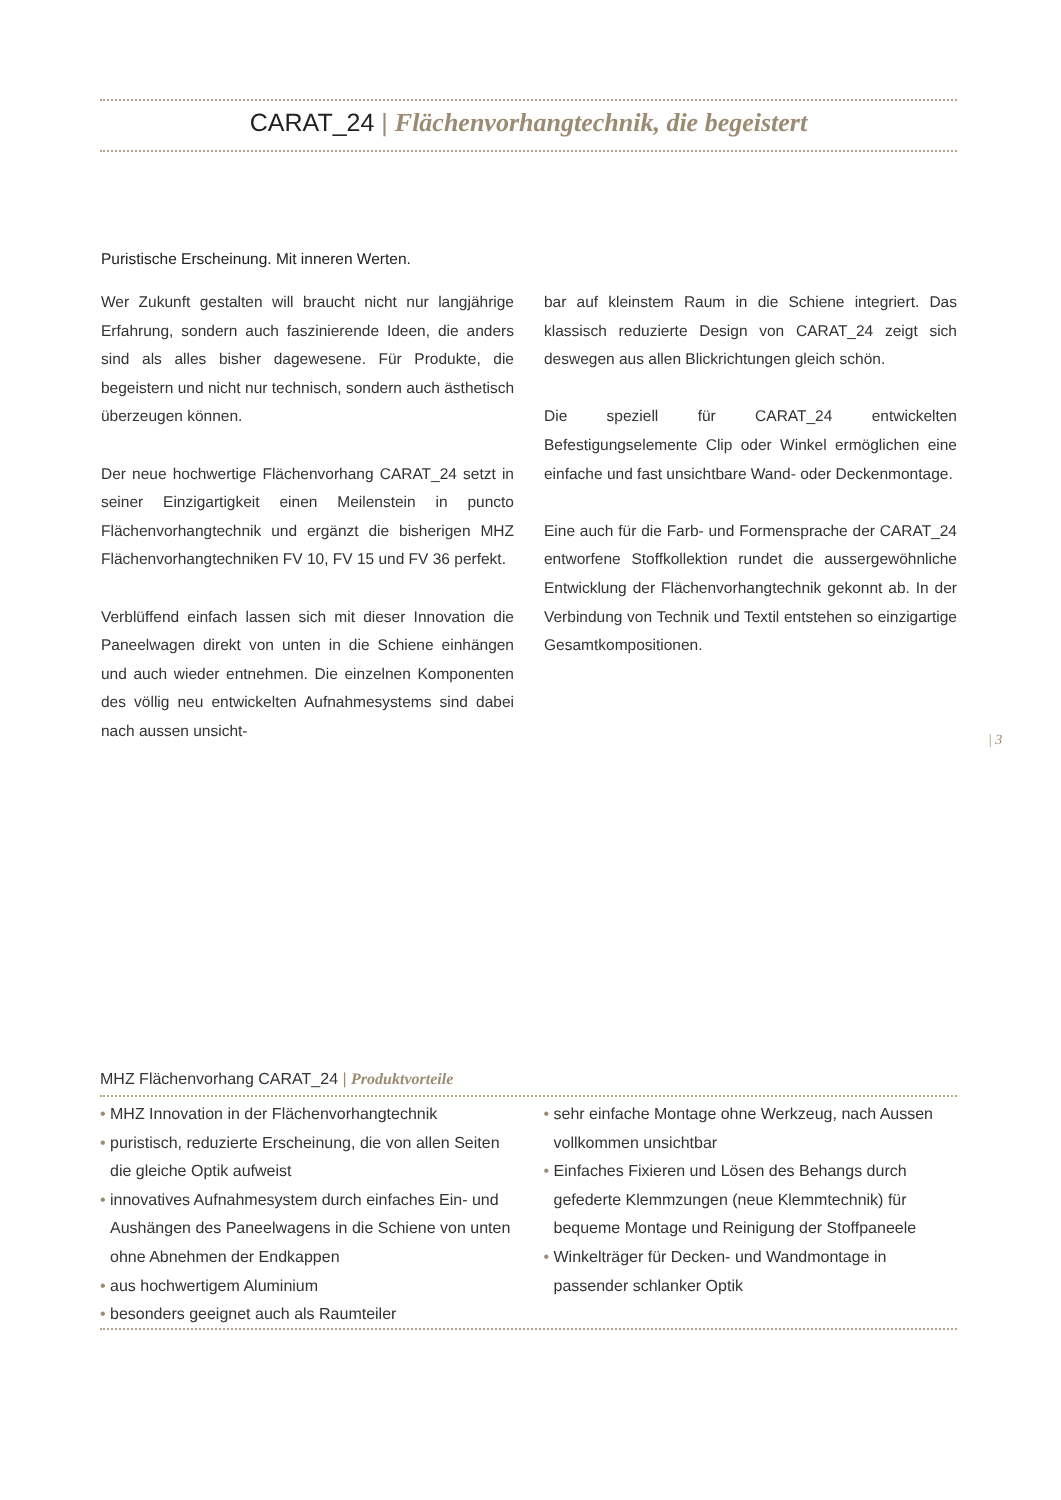CARAT_24 | Flächenvorhangtechnik, die begeistert
Puristische Erscheinung. Mit inneren Werten.
Wer Zukunft gestalten will braucht nicht nur langjährige Erfahrung, sondern auch faszinierende Ideen, die anders sind als alles bisher dagewesene. Für Produkte, die begeistern und nicht nur technisch, sondern auch ästhetisch überzeugen können.
Der neue hochwertige Flächenvorhang CARAT_24 setzt in seiner Einzigartigkeit einen Meilenstein in puncto Flächenvorhangtechnik und ergänzt die bisherigen MHZ Flächenvorhangtechniken FV 10, FV 15 und FV 36 perfekt.
Verblüffend einfach lassen sich mit dieser Innovation die Paneelwagen direkt von unten in die Schiene einhängen und auch wieder entnehmen. Die einzelnen Komponenten des völlig neu entwickelten Aufnahmesystems sind dabei nach aussen unsicht-
bar auf kleinstem Raum in die Schiene integriert. Das klassisch reduzierte Design von CARAT_24 zeigt sich deswegen aus allen Blickrichtungen gleich schön.
Die speziell für CARAT_24 entwickelten Befestigungselemente Clip oder Winkel ermöglichen eine einfache und fast unsichtbare Wand- oder Deckenmontage.
Eine auch für die Farb- und Formensprache der CARAT_24 entworfene Stoffkollektion rundet die aussergewöhnliche Entwicklung der Flächenvorhangtechnik gekonnt ab. In der Verbindung von Technik und Textil entstehen so einzigartige Gesamtkompositionen.
| 3
MHZ Flächenvorhang CARAT_24 | Produktvorteile
• MHZ Innovation in der Flächenvorhangtechnik
• puristisch, reduzierte Erscheinung, die von allen Seiten die gleiche Optik aufweist
• innovatives Aufnahmesystem durch einfaches Ein- und Aushängen des Paneelwagens in die Schiene von unten ohne Abnehmen der Endkappen
• aus hochwertigem Aluminium
• besonders geeignet auch als Raumteiler
• sehr einfache Montage ohne Werkzeug, nach Aussen vollkommen unsichtbar
• Einfaches Fixieren und Lösen des Behangs durch gefederte Klemmzungen (neue Klemmtechnik) für bequeme Montage und Reinigung der Stoffpaneele
• Winkelträger für Decken- und Wandmontage in passender schlanker Optik